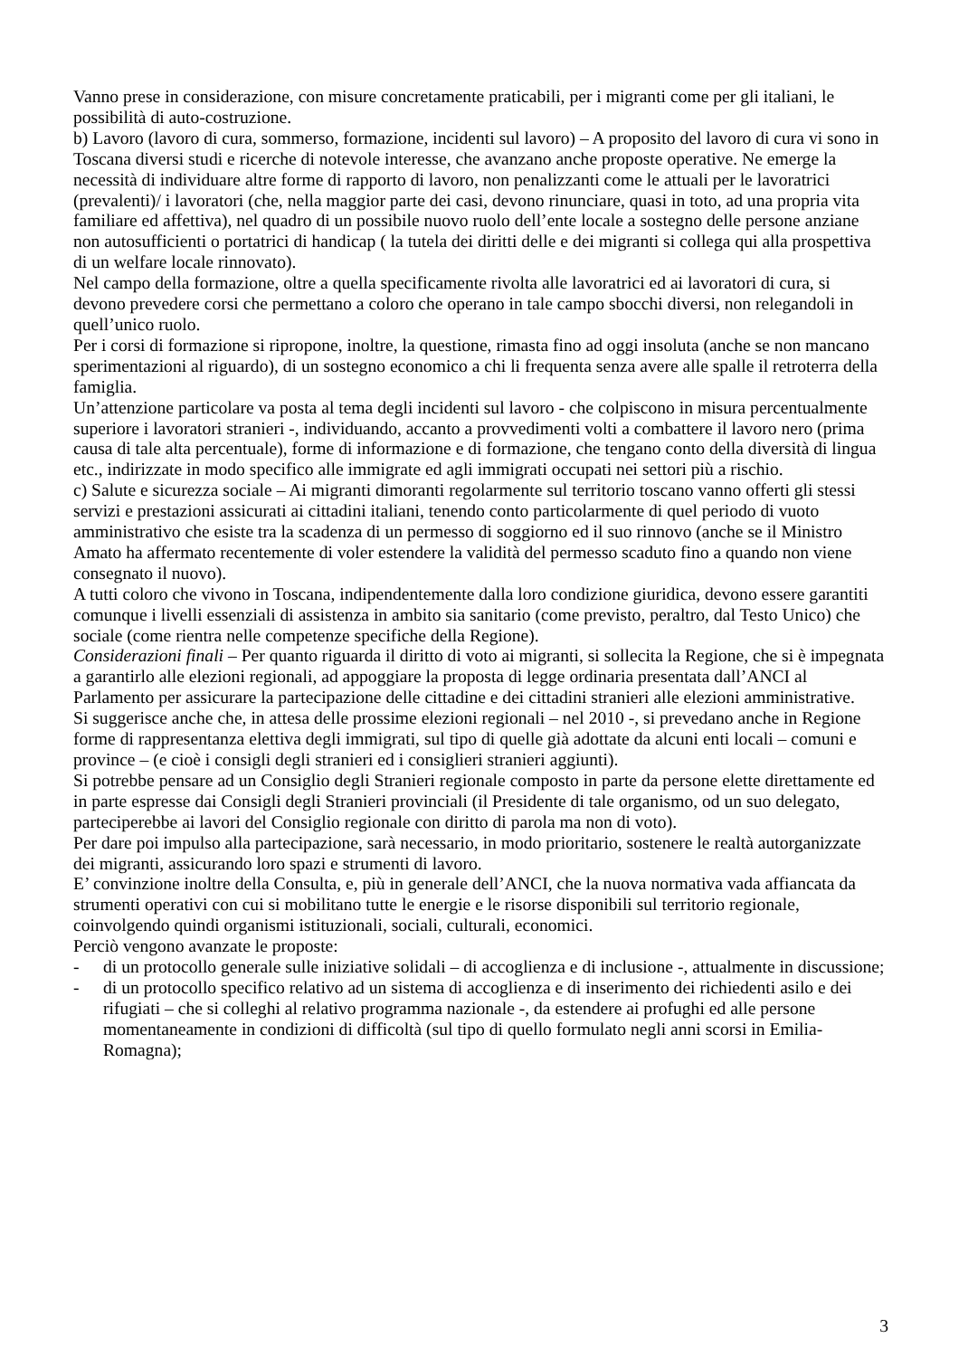Vanno prese in considerazione, con misure concretamente praticabili, per i migranti come per gli italiani, le possibilità di auto-costruzione.
b) Lavoro (lavoro di cura, sommerso, formazione, incidenti sul lavoro) – A proposito del lavoro di cura vi sono in Toscana diversi studi e ricerche di notevole interesse, che avanzano anche proposte operative. Ne emerge la necessità di individuare altre forme di rapporto di lavoro, non penalizzanti come le attuali per le lavoratrici (prevalenti)/ i lavoratori (che, nella maggior parte dei casi, devono rinunciare, quasi in toto, ad una propria vita familiare ed affettiva), nel quadro di un possibile nuovo ruolo dell’ente locale a sostegno delle persone anziane non autosufficienti o portatrici di handicap ( la tutela dei diritti delle e dei migranti si collega qui alla prospettiva di un welfare locale rinnovato).
Nel campo della formazione, oltre a quella specificamente rivolta alle lavoratrici ed ai lavoratori di cura, si devono prevedere corsi che permettano a coloro che operano in tale campo sbocchi diversi, non relegandoli in quell’unico ruolo.
Per i corsi di formazione si ripropone, inoltre, la questione, rimasta fino ad oggi insoluta (anche se non mancano sperimentazioni al riguardo), di un sostegno economico a chi li frequenta senza avere alle spalle il retroterra della famiglia.
Un’attenzione particolare va posta al tema degli incidenti sul lavoro - che colpiscono in misura percentualmente superiore i lavoratori stranieri -, individuando, accanto a provvedimenti volti a combattere il lavoro nero (prima causa di tale alta percentuale), forme di informazione e di formazione, che tengano conto della diversità di lingua etc., indirizzate in modo specifico alle immigrate ed agli immigrati occupati nei settori più a rischio.
c) Salute e sicurezza sociale – Ai migranti dimoranti regolarmente sul territorio toscano vanno offerti gli stessi servizi e prestazioni assicurati ai cittadini italiani, tenendo conto particolarmente di quel periodo di vuoto amministrativo che esiste tra la scadenza di un permesso di soggiorno ed il suo rinnovo (anche se il Ministro Amato ha affermato recentemente di voler estendere la validità del permesso scaduto fino a quando non viene consegnato il nuovo).
A tutti coloro che vivono in Toscana, indipendentemente dalla loro condizione giuridica, devono essere garantiti comunque i livelli essenziali di assistenza in ambito sia sanitario (come previsto, peraltro, dal Testo Unico) che sociale (come rientra nelle competenze specifiche della Regione).
Considerazioni finali – Per quanto riguarda il diritto di voto ai migranti, si sollecita la Regione, che si è impegnata a garantirlo alle elezioni regionali, ad appoggiare la proposta di legge ordinaria presentata dall’ANCI al Parlamento per assicurare la partecipazione delle cittadine e dei cittadini stranieri alle elezioni amministrative.
Si suggerisce anche che, in attesa delle prossime elezioni regionali – nel 2010 -, si prevedano anche in Regione forme di rappresentanza elettiva degli immigrati, sul tipo di quelle già adottate da alcuni enti locali – comuni e province – (e cioè i consigli degli stranieri ed i consiglieri stranieri aggiunti).
Si potrebbe pensare ad un Consiglio degli Stranieri regionale composto in parte da persone elette direttamente ed in parte espresse dai Consigli degli Stranieri provinciali (il Presidente di tale organismo, od un suo delegato, parteciperebbe ai lavori del Consiglio regionale con diritto di parola ma non di voto).
Per dare poi impulso alla partecipazione, sarà necessario, in modo prioritario, sostenere le realtà autorganizzate dei migranti, assicurando loro spazi e strumenti di lavoro.
E’ convinzione inoltre della Consulta, e, più in generale dell’ANCI, che la nuova normativa vada affiancata da strumenti operativi con cui si mobilitano tutte le energie e le risorse disponibili sul territorio regionale, coinvolgendo quindi organismi istituzionali, sociali, culturali, economici.
Perciò vengono avanzate le proposte:
- di un protocollo generale sulle iniziative solidali – di accoglienza e di inclusione -, attualmente in discussione;
- di un protocollo specifico relativo ad un sistema di accoglienza e di inserimento dei richiedenti asilo e dei rifugiati – che si colleghi al relativo programma nazionale -, da estendere ai profughi ed alle persone momentaneamente in condizioni di difficoltà (sul tipo di quello formulato negli anni scorsi in Emilia-Romagna);
3